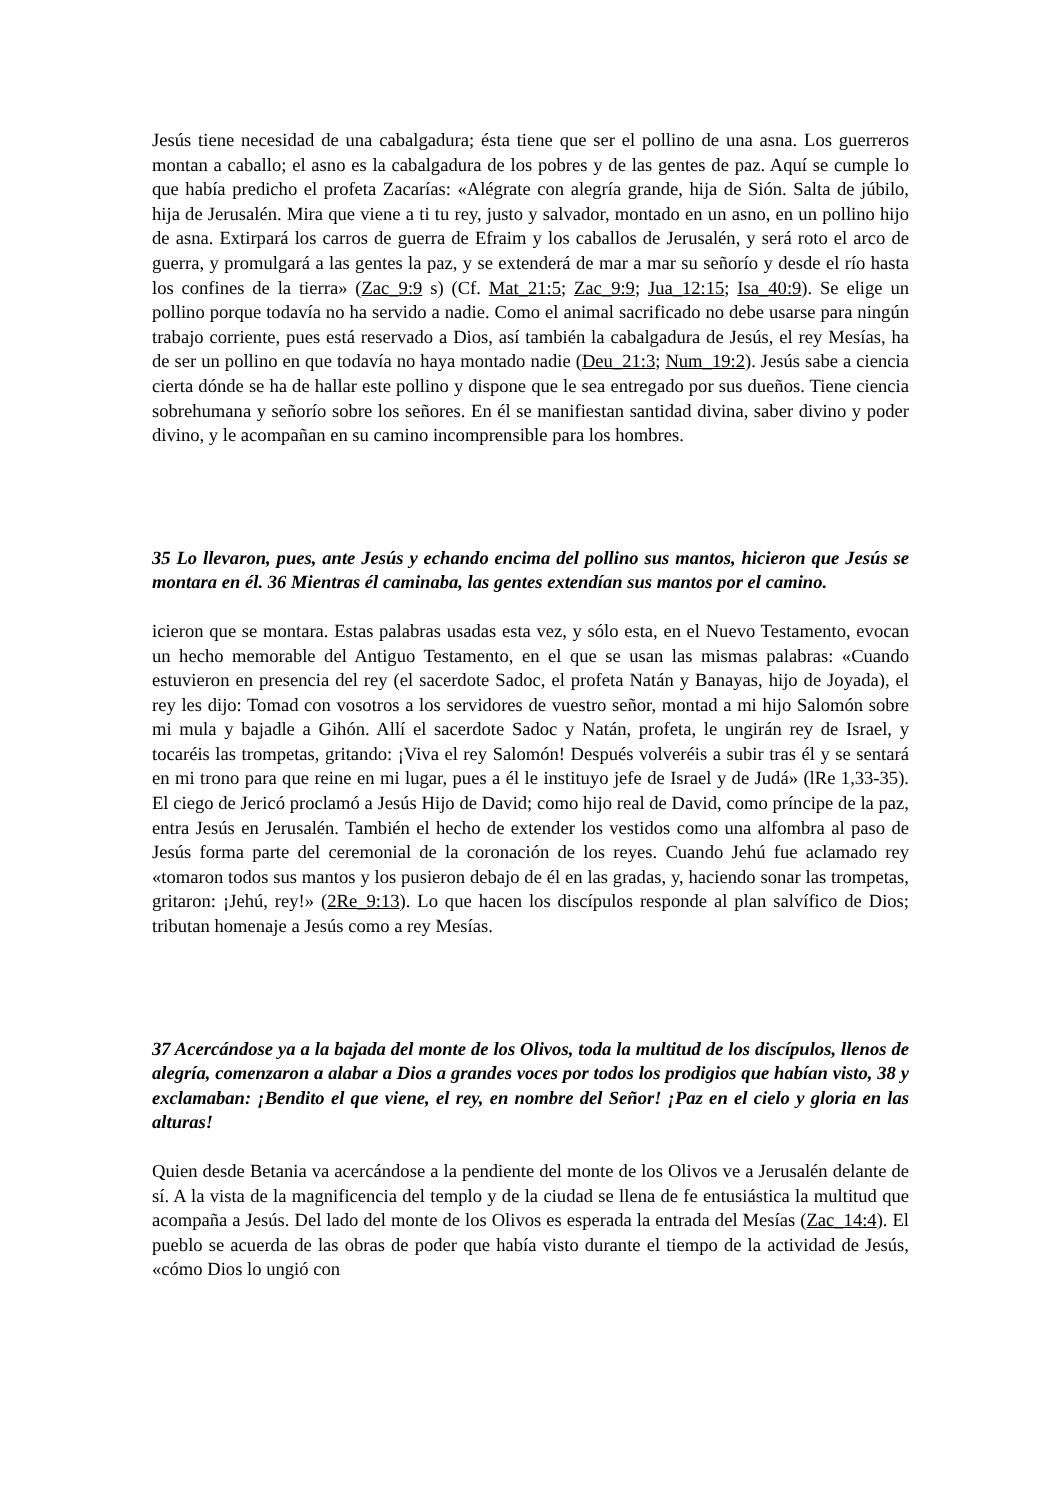Jesús tiene necesidad de una cabalgadura; ésta tiene que ser el pollino de una asna. Los guerreros montan a caballo; el asno es la cabalgadura de los pobres y de las gentes de paz. Aquí se cumple lo que había predicho el profeta Zacarías: «Alégrate con alegría grande, hija de Sión. Salta de júbilo, hija de Jerusalén. Mira que viene a ti tu rey, justo y salvador, montado en un asno, en un pollino hijo de asna. Extirpará los carros de guerra de Efraim y los caballos de Jerusalén, y será roto el arco de guerra, y promulgará a las gentes la paz, y se extenderá de mar a mar su señorío y desde el río hasta los confines de la tierra» (Zac_9:9 s) (Cf. Mat_21:5; Zac_9:9; Jua_12:15; Isa_40:9). Se elige un pollino porque todavía no ha servido a nadie. Como el animal sacrificado no debe usarse para ningún trabajo corriente, pues está reservado a Dios, así también la cabalgadura de Jesús, el rey Mesías, ha de ser un pollino en que todavía no haya montado nadie (Deu_21:3; Num_19:2). Jesús sabe a ciencia cierta dónde se ha de hallar este pollino y dispone que le sea entregado por sus dueños. Tiene ciencia sobrehumana y señorío sobre los señores. En él se manifiestan santidad divina, saber divino y poder divino, y le acompañan en su camino incomprensible para los hombres.
35 Lo llevaron, pues, ante Jesús y echando encima del pollino sus mantos, hicieron que Jesús se montara en él. 36 Mientras él caminaba, las gentes extendían sus mantos por el camino.
icieron que se montara. Estas palabras usadas esta vez, y sólo esta, en el Nuevo Testamento, evocan un hecho memorable del Antiguo Testamento, en el que se usan las mismas palabras: «Cuando estuvieron en presencia del rey (el sacerdote Sadoc, el profeta Natán y Banayas, hijo de Joyada), el rey les dijo: Tomad con vosotros a los servidores de vuestro señor, montad a mi hijo Salomón sobre mi mula y bajadle a Gihón. Allí el sacerdote Sadoc y Natán, profeta, le ungirán rey de Israel, y tocaréis las trompetas, gritando: ¡Viva el rey Salomón! Después volveréis a subir tras él y se sentará en mi trono para que reine en mi lugar, pues a él le instituyo jefe de Israel y de Judá» (lRe 1,33-35). El ciego de Jericó proclamó a Jesús Hijo de David; como hijo real de David, como príncipe de la paz, entra Jesús en Jerusalén. También el hecho de extender los vestidos como una alfombra al paso de Jesús forma parte del ceremonial de la coronación de los reyes. Cuando Jehú fue aclamado rey «tomaron todos sus mantos y los pusieron debajo de él en las gradas, y, haciendo sonar las trompetas, gritaron: ¡Jehú, rey!» (2Re_9:13). Lo que hacen los discípulos responde al plan salvífico de Dios; tributan homenaje a Jesús como a rey Mesías.
37 Acercándose ya a la bajada del monte de los Olivos, toda la multitud de los discípulos, llenos de alegría, comenzaron a alabar a Dios a grandes voces por todos los prodigios que habían visto, 38 y exclamaban: ¡Bendito el que viene, el rey, en nombre del Señor! ¡Paz en el cielo y gloria en las alturas!
Quien desde Betania va acercándose a la pendiente del monte de los Olivos ve a Jerusalén delante de sí. A la vista de la magnificencia del templo y de la ciudad se llena de fe entusiástica la multitud que acompaña a Jesús. Del lado del monte de los Olivos es esperada la entrada del Mesías (Zac_14:4). El pueblo se acuerda de las obras de poder que había visto durante el tiempo de la actividad de Jesús, «cómo Dios lo ungió con